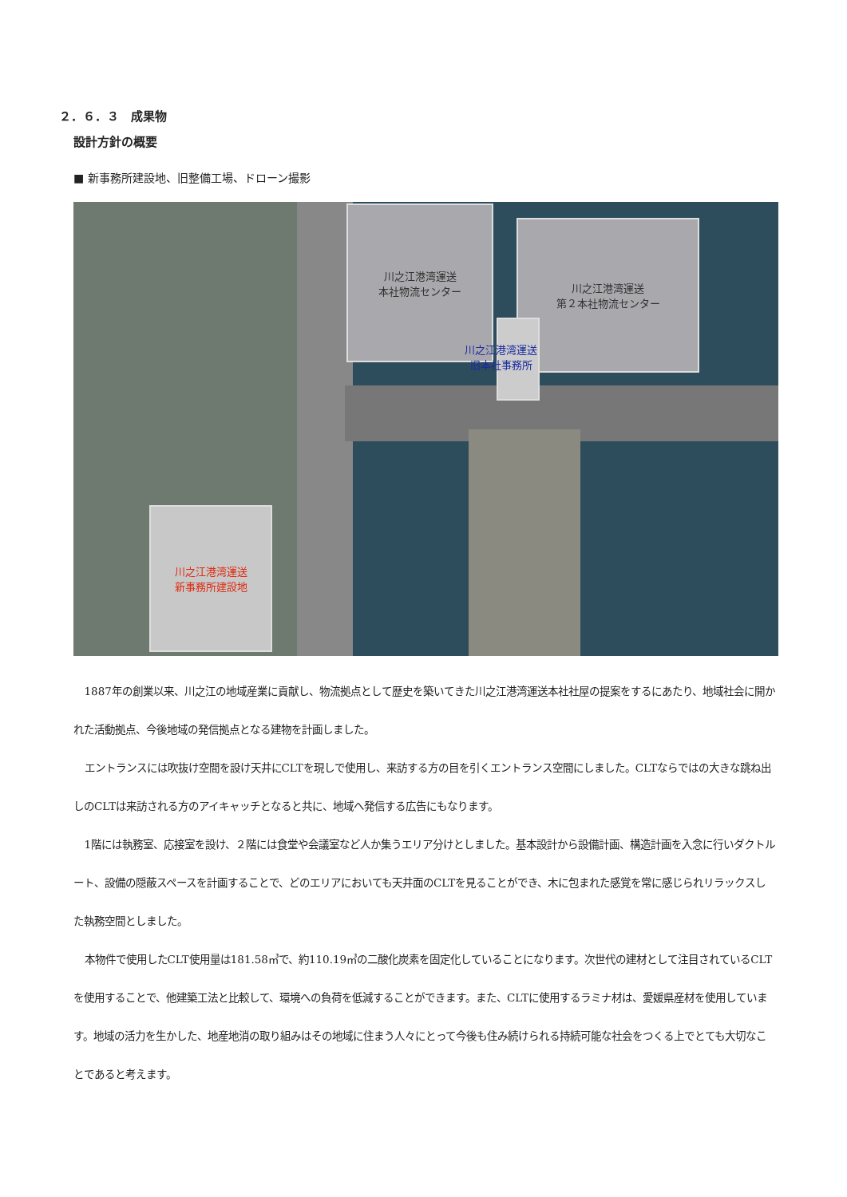２．６．３　成果物
設計方針の概要
■ 新事務所建設地、旧整備工場、ドローン撮影
川之江港湾運送
本社物流センター
川之江港湾運送
第２本社物流センター
川之江港湾運送
旧本社事務所
川之江港湾運送
新事務所建設地
1887年の創業以来、川之江の地域産業に貢献し、物流拠点として歴史を築いてきた川之江港湾運送本社社屋の提案をするにあたり、地域社会に開かれた活動拠点、今後地域の発信拠点となる建物を計画しました。
エントランスには吹抜け空間を設け天井にCLTを現しで使用し、来訪する方の目を引くエントランス空間にしました。CLTならではの大きな跳ね出しのCLTは来訪される方のアイキャッチとなると共に、地域へ発信する広告にもなります。
1階には執務室、応接室を設け、２階には食堂や会議室など人か集うエリア分けとしました。基本設計から設備計画、構造計画を入念に行いダクトルート、設備の隠蔽スペースを計画することで、どのエリアにおいても天井面のCLTを見ることができ、木に包まれた感覚を常に感じられリラックスした執務空間としました。
本物件で使用したCLT使用量は181.58㎥で、約110.19㎥の二酸化炭素を固定化していることになります。次世代の建材として注目されているCLTを使用することで、他建築工法と比較して、環境への負荷を低減することができます。また、CLTに使用するラミナ材は、愛媛県産材を使用しています。地域の活力を生かした、地産地消の取り組みはその地域に住まう人々にとって今後も住み続けられる持続可能な社会をつくる上でとても大切なことであると考えます。